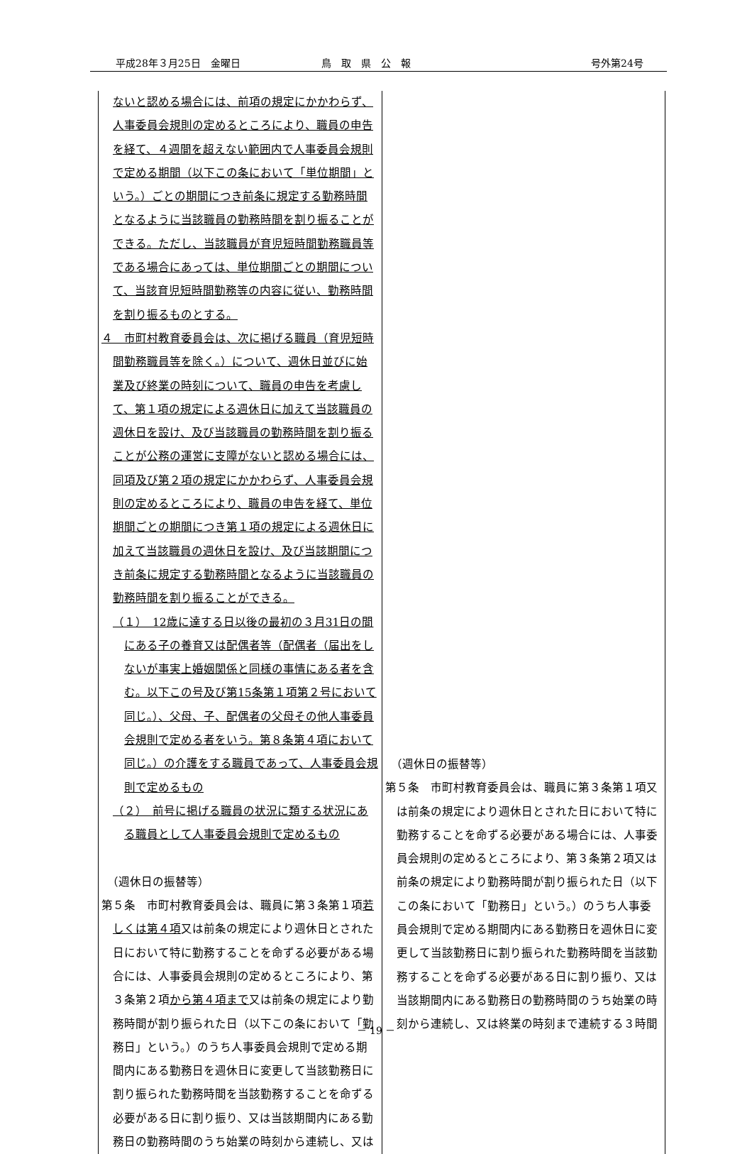平成28年３月25日　金曜日 鳥　取　県　公　報 号外第24号
| ないと認める場合には、前項の規定にかかわらず、人事委員会規則の定めるところにより、職員の申告を経て、４週間を超えない範囲内で人事委員会規則で定める期間（以下この条において「単位期間」という。）ごとの期間につき前条に規定する勤務時間となるように当該職員の勤務時間を割り振ることができる。ただし、当該職員が育児短時間勤務職員等である場合にあっては、単位期間ごとの期間について、当該育児短時間勤務等の内容に従い、勤務時間を割り振るものとする。 ４ 市町村教育委員会は、次に掲げる職員（育児短時間勤務職員等を除く。）について、週休日並びに始業及び終業の時刻について、職員の申告を考慮して、第１項の規定による週休日に加えて当該職員の週休日を設け、及び当該職員の勤務時間を割り振ることが公務の運営に支障がないと認める場合には、同項及び第２項の規定にかかわらず、人事委員会規則の定めるところにより、職員の申告を経て、単位期間ごとの期間につき第１項の規定による週休日に加えて当該職員の週休日を設け、及び当該期間につき前条に規定する勤務時間となるように当該職員の勤務時間を割り振ることができる。 （１） 12歳に達する日以後の最初の３月31日の間にある子の養育又は配偶者等（配偶者（届出をしないが事実上婚姻関係と同様の事情にある者を含む。以下この号及び第15条第１項第２号において同じ。）、父母、子、配偶者の父母その他人事委員会規則で定める者をいう。第８条第４項において同じ。）の介護をする職員であって、人事委員会規則で定めるもの （２） 前号に掲げる職員の状況に類する状況にある職員として人事委員会規則で定めるもの （週休日の振替等） 第５条 市町村教育委員会は、職員に第３条第１項 若しくは第４項 又は前条の規定により週休日とされた日において特に勤務することを命ずる必要がある場合には、人事委員会規則の定めるところにより、第３条第２項 から第４項まで 又は前条の規定により勤務時間が割り振られた日（以下この条において「勤務日」という。）のうち人事委員会規則で定める期間内にある勤務日を週休日に変更して当該勤務日に割り振られた勤務時間を当該勤務することを命ずる必要がある日に割り振り、又は当該期間内にある勤務日の勤務時間のうち始業の時刻から連続し、又は | （週休日の振替等） 第５条 市町村教育委員会は、職員に第３条第１項又は前条の規定により週休日とされた日において特に勤務することを命ずる必要がある場合には、人事委員会規則の定めるところにより、第３条第２項又は前条の規定により勤務時間が割り振られた日（以下この条において「勤務日」という。）のうち人事委員会規則で定める期間内にある勤務日を週休日に変更して当該勤務日に割り振られた勤務時間を当該勤務することを命ずる必要がある日に割り振り、又は当該期間内にある勤務日の勤務時間のうち始業の時刻から連続し、又は終業の時刻まで連続する３時間 |
－ 19 －